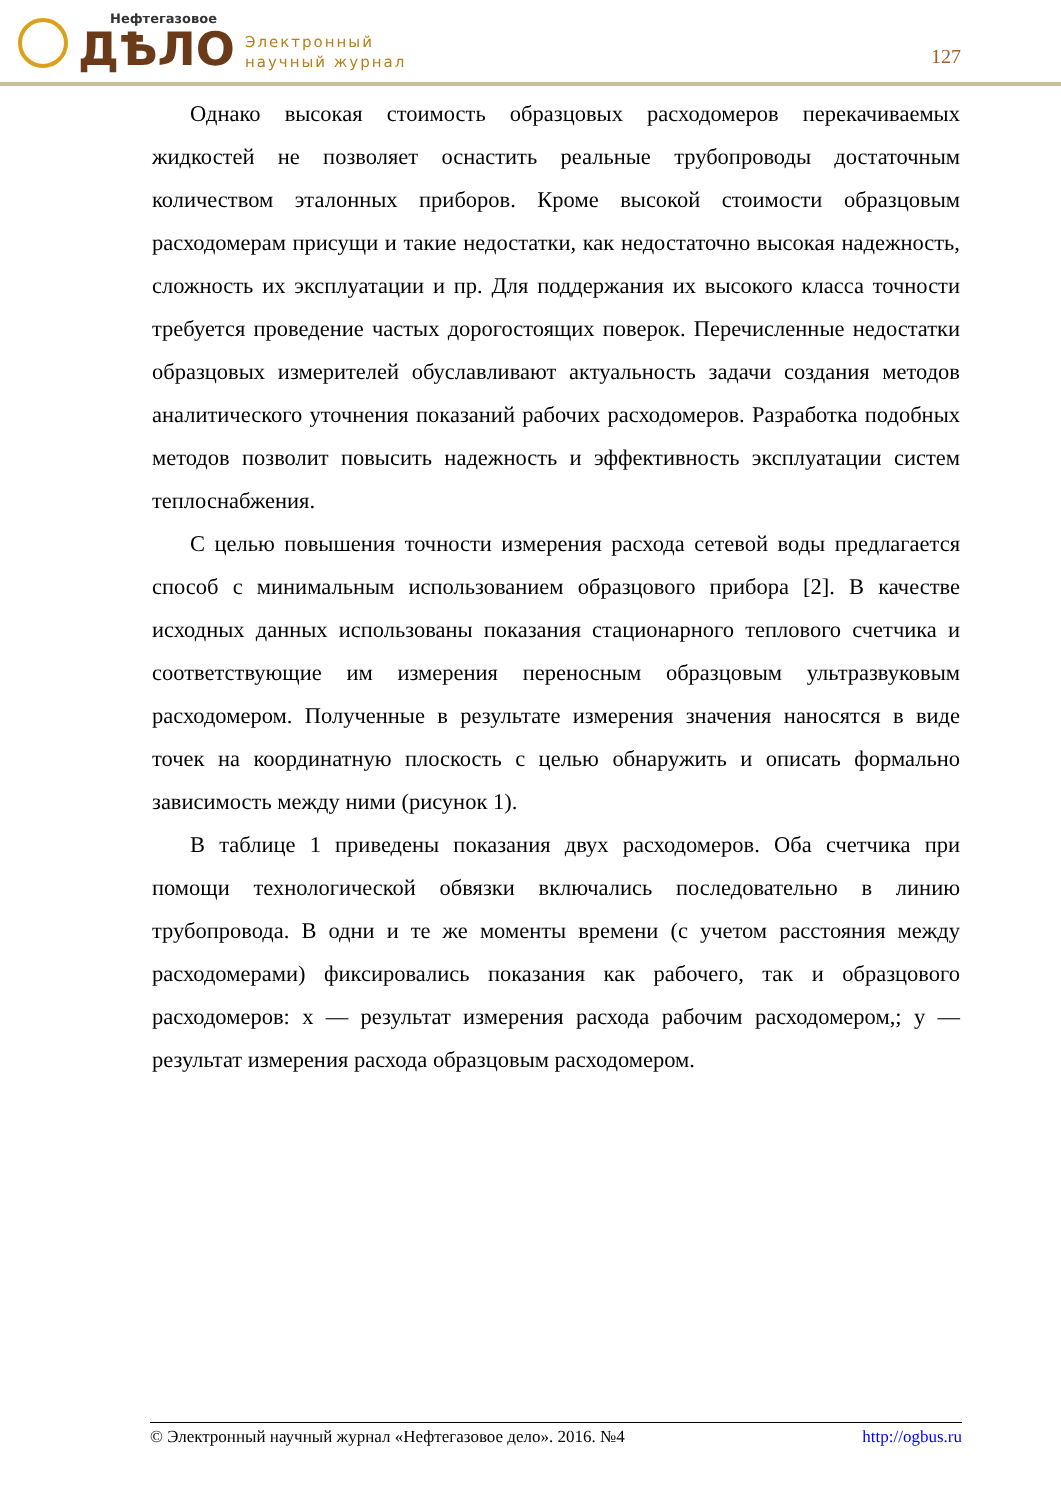Нефтегазовое
ДѢЛО
Электронный
научный журнал
127
Однако высокая стоимость образцовых расходомеров перекачиваемых жидкостей не позволяет оснастить реальные трубопроводы достаточным количеством эталонных приборов. Кроме высокой стоимости образцовым расходомерам присущи и такие недостатки, как недостаточно высокая надежность, сложность их эксплуатации и пр. Для поддержания их высокого класса точности требуется проведение частых дорогостоящих поверок. Перечисленные недостатки образцовых измерителей обуславливают актуальность задачи создания методов аналитического уточнения показаний рабочих расходомеров. Разработка подобных методов позволит повысить надежность и эффективность эксплуатации систем теплоснабжения.
С целью повышения точности измерения расхода сетевой воды предлагается способ с минимальным использованием образцового прибора [2]. В качестве исходных данных использованы показания стационарного теплового счетчика и соответствующие им измерения переносным образцовым ультразвуковым расходомером. Полученные в результате измерения значения наносятся в виде точек на координатную плоскость с целью обнаружить и описать формально зависимость между ними (рисунок 1).
В таблице 1 приведены показания двух расходомеров. Оба счетчика при помощи технологической обвязки включались последовательно в линию трубопровода. В одни и те же моменты времени (с учетом расстояния между расходомерами) фиксировались показания как рабочего, так и образцового расходомеров: x — результат измерения расхода рабочим расходомером,; y — результат измерения расхода образцовым расходомером.
© Электронный научный журнал «Нефтегазовое дело». 2016. №4 http://ogbus.ru